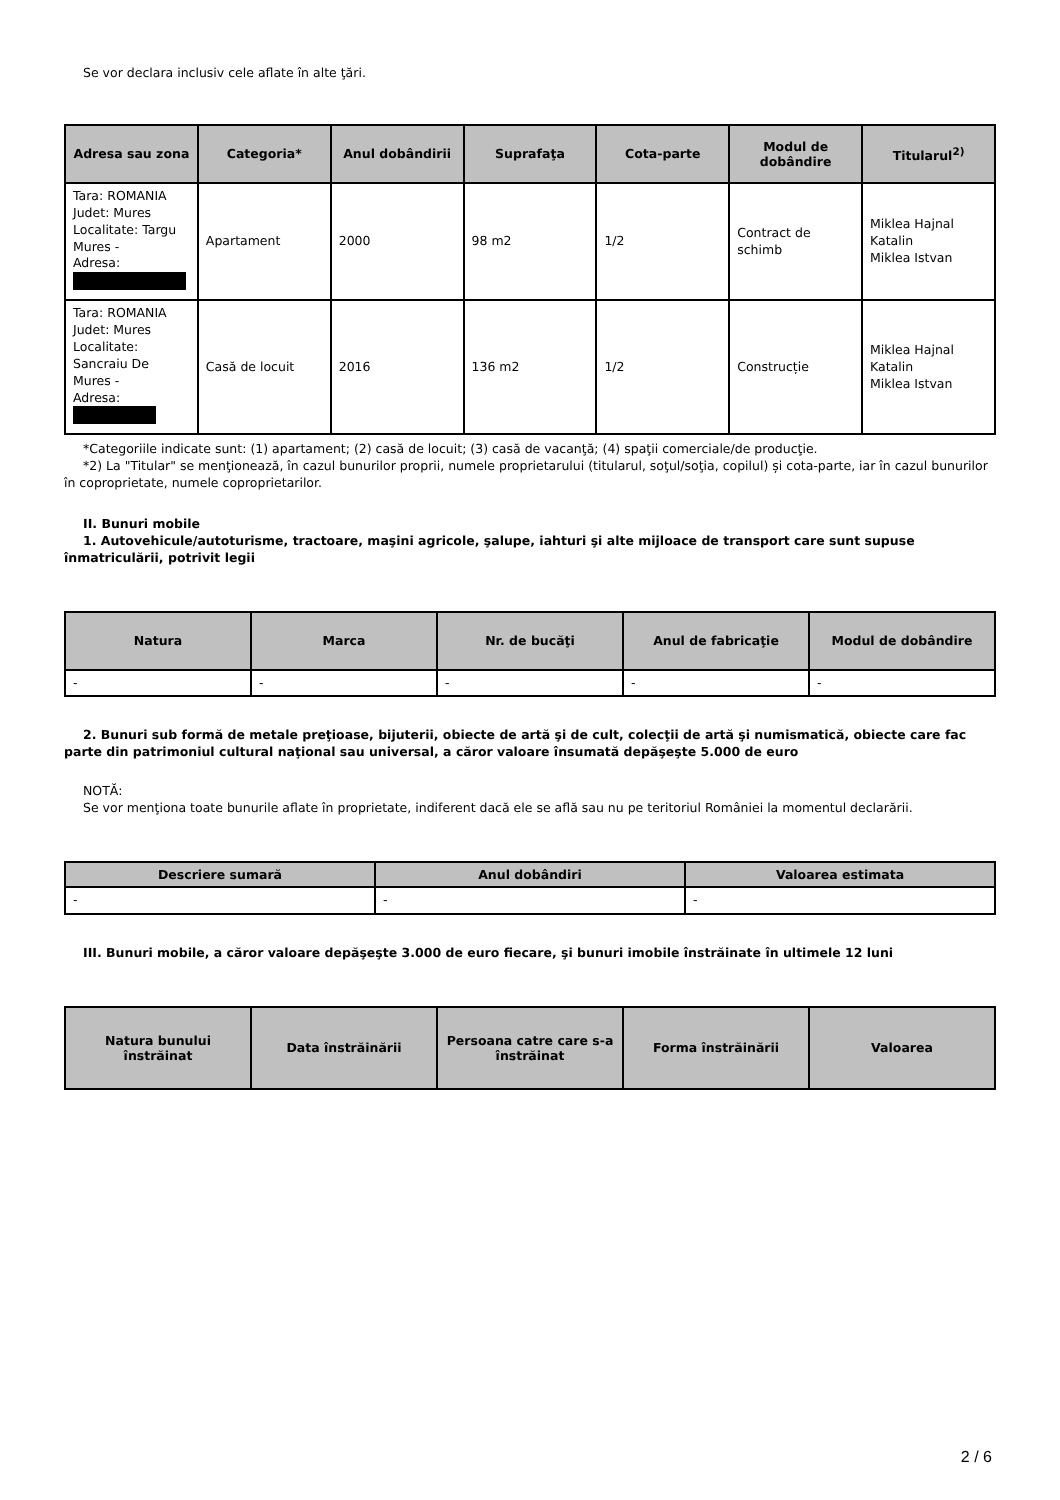Se vor declara inclusiv cele aflate în alte ţări.
| Adresa sau zona | Categoria* | Anul dobândirii | Suprafaţa | Cota-parte | Modul de dobândire | Titularul<sup>2)</sup> |
| --- | --- | --- | --- | --- | --- | --- |
| Tara: ROMANIA Judet: Mures Localitate: Targu Mures - Adresa: | Apartament | 2000 | 98 m2 | 1/2 | Contract de schimb | Miklea Hajnal Katalin Miklea Istvan |
| Tara: ROMANIA Judet: Mures Localitate: Sancraiu De Mures - Adresa: | Casă de locuit | 2016 | 136 m2 | 1/2 | Construcție | Miklea Hajnal Katalin Miklea Istvan |
*Categoriile indicate sunt: (1) apartament; (2) casă de locuit; (3) casă de vacanţă; (4) spaţii comerciale/de producţie.
*2) La "Titular" se menţionează, în cazul bunurilor proprii, numele proprietarului (titularul, soţul/soţia, copilul) și cota-parte, iar în cazul bunurilor în coproprietate, numele coproprietarilor.
II. Bunuri mobile
1. Autovehicule/autoturisme, tractoare, maşini agricole, şalupe, iahturi şi alte mijloace de transport care sunt supuse înmatriculării, potrivit legii
| Natura | Marca | Nr. de bucăţi | Anul de fabricaţie | Modul de dobândire |
| --- | --- | --- | --- | --- |
| - | - | - | - | - |
2. Bunuri sub formă de metale preţioase, bijuterii, obiecte de artă şi de cult, colecţii de artă şi numismatică, obiecte care fac parte din patrimoniul cultural naţional sau universal, a căror valoare însumată depăşeşte 5.000 de euro
NOTĂ:
Se vor menţiona toate bunurile aflate în proprietate, indiferent dacă ele se află sau nu pe teritoriul României la momentul declarării.
| Descriere sumară | Anul dobândiri | Valoarea estimata |
| --- | --- | --- |
| - | - | - |
III. Bunuri mobile, a căror valoare depăşeşte 3.000 de euro fiecare, şi bunuri imobile înstrăinate în ultimele 12 luni
| Natura bunului înstrăinat | Data înstrăinării | Persoana catre care s-a înstrăinat | Forma înstrăinării | Valoarea |
| --- | --- | --- | --- | --- |
2 / 6